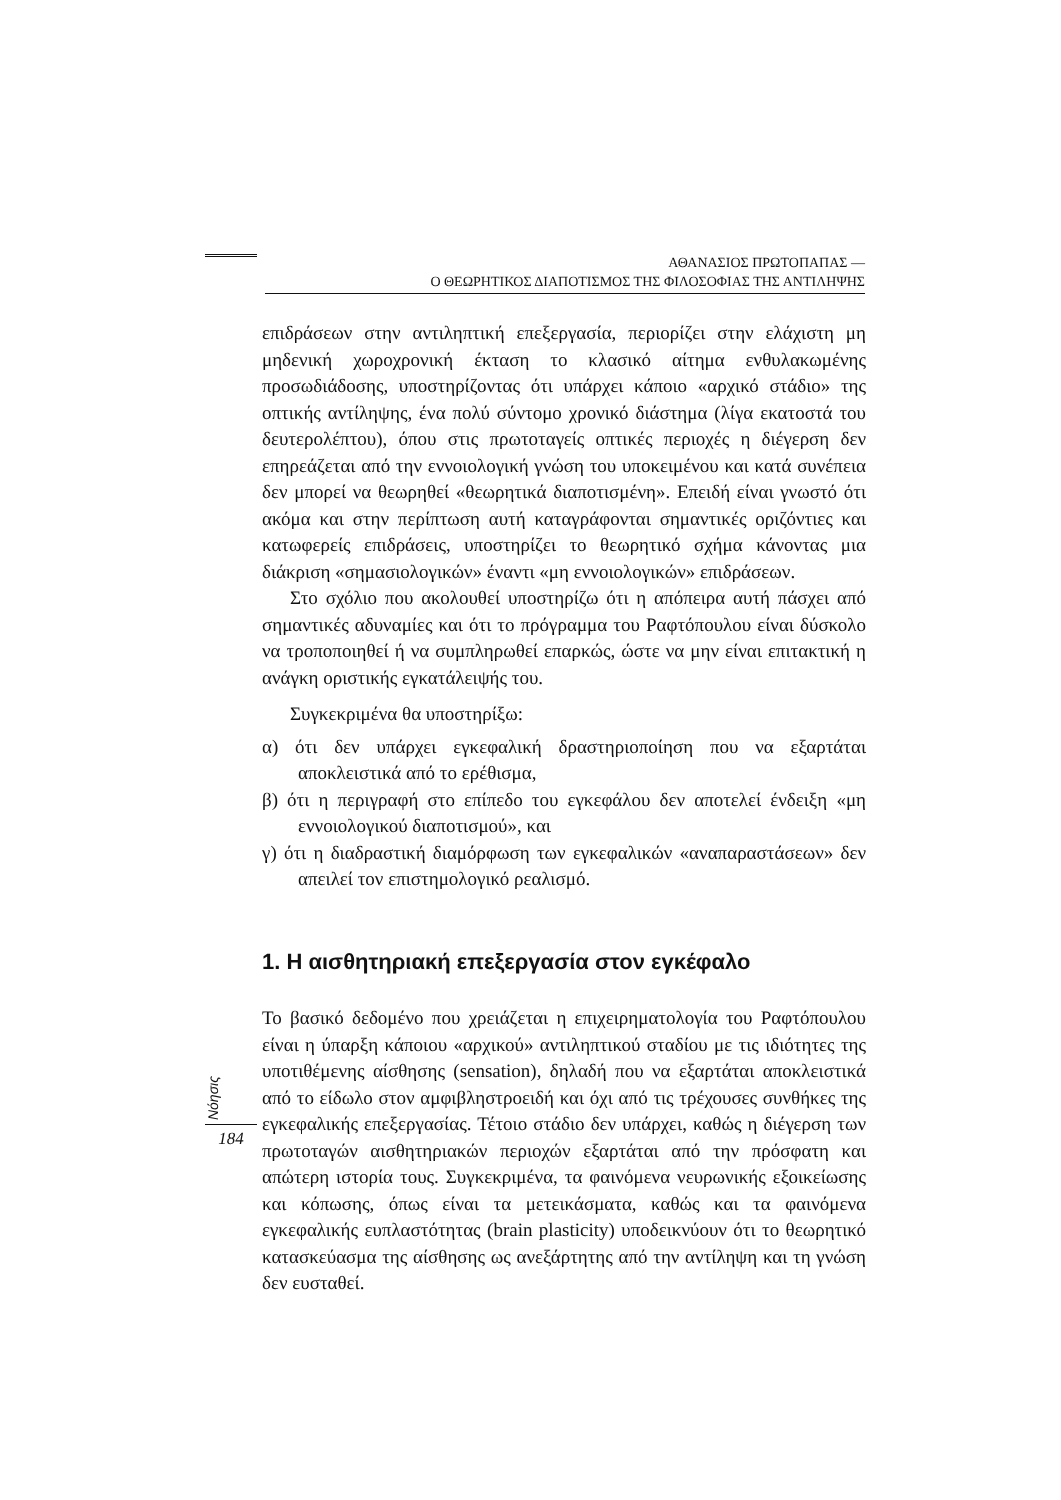ΑΘΑΝΑΣΙΟΣ ΠΡΩΤΟΠΑΠΑΣ —
Ο ΘΕΩΡΗΤΙΚΟΣ ΔΙΑΠΟΤΙΣΜΟΣ ΤΗΣ ΦΙΛΟΣΟΦΙΑΣ ΤΗΣ ΑΝΤΙΛΗΨΗΣ
επιδράσεων στην αντιληπτική επεξεργασία, περιορίζει στην ελάχιστη μη μηδενική χωροχρονική έκταση το κλασικό αίτημα ενθυλακωμένης προσωδιάδοσης, υποστηρίζοντας ότι υπάρχει κάποιο «αρχικό στάδιο» της οπτικής αντίληψης, ένα πολύ σύντομο χρονικό διάστημα (λίγα εκατοστά του δευτερολέπτου), όπου στις πρωτοταγείς οπτικές περιοχές η διέγερση δεν επηρεάζεται από την εννοιολογική γνώση του υποκειμένου και κατά συνέπεια δεν μπορεί να θεωρηθεί «θεωρητικά διαποτισμένη». Επειδή είναι γνωστό ότι ακόμα και στην περίπτωση αυτή καταγράφονται σημαντικές οριζόντιες και κατωφερείς επιδράσεις, υποστηρίζει το θεωρητικό σχήμα κάνοντας μια διάκριση «σημασιολογικών» έναντι «μη εννοιολογικών» επιδράσεων.
Στο σχόλιο που ακολουθεί υποστηρίζω ότι η απόπειρα αυτή πάσχει από σημαντικές αδυναμίες και ότι το πρόγραμμα του Ραφτόπουλου είναι δύσκολο να τροποποιηθεί ή να συμπληρωθεί επαρκώς, ώστε να μην είναι επιτακτική η ανάγκη οριστικής εγκατάλειψής του.
Συγκεκριμένα θα υποστηρίξω:
α) ότι δεν υπάρχει εγκεφαλική δραστηριοποίηση που να εξαρτάται αποκλειστικά από το ερέθισμα,
β) ότι η περιγραφή στο επίπεδο του εγκεφάλου δεν αποτελεί ένδειξη «μη εννοιολογικού διαποτισμού», και
γ) ότι η διαδραστική διαμόρφωση των εγκεφαλικών «αναπαραστάσεων» δεν απειλεί τον επιστημολογικό ρεαλισμό.
1. Η αισθητηριακή επεξεργασία στον εγκέφαλο
Το βασικό δεδομένο που χρειάζεται η επιχειρηματολογία του Ραφτόπουλου είναι η ύπαρξη κάποιου «αρχικού» αντιληπτικού σταδίου με τις ιδιότητες της υποτιθέμενης αίσθησης (sensation), δηλαδή που να εξαρτάται αποκλειστικά από το είδωλο στον αμφιβληστροειδή και όχι από τις τρέχουσες συνθήκες της εγκεφαλικής επεξεργασίας. Τέτοιο στάδιο δεν υπάρχει, καθώς η διέγερση των πρωτοταγών αισθητηριακών περιοχών εξαρτάται από την πρόσφατη και απώτερη ιστορία τους. Συγκεκριμένα, τα φαινόμενα νευρωνικής εξοικείωσης και κόπωσης, όπως είναι τα μετεικάσματα, καθώς και τα φαινόμενα εγκεφαλικής ευπλαστότητας (brain plasticity) υποδεικνύουν ότι το θεωρητικό κατασκεύασμα της αίσθησης ως ανεξάρτητης από την αντίληψη και τη γνώση δεν ευσταθεί.
Nόησις
184